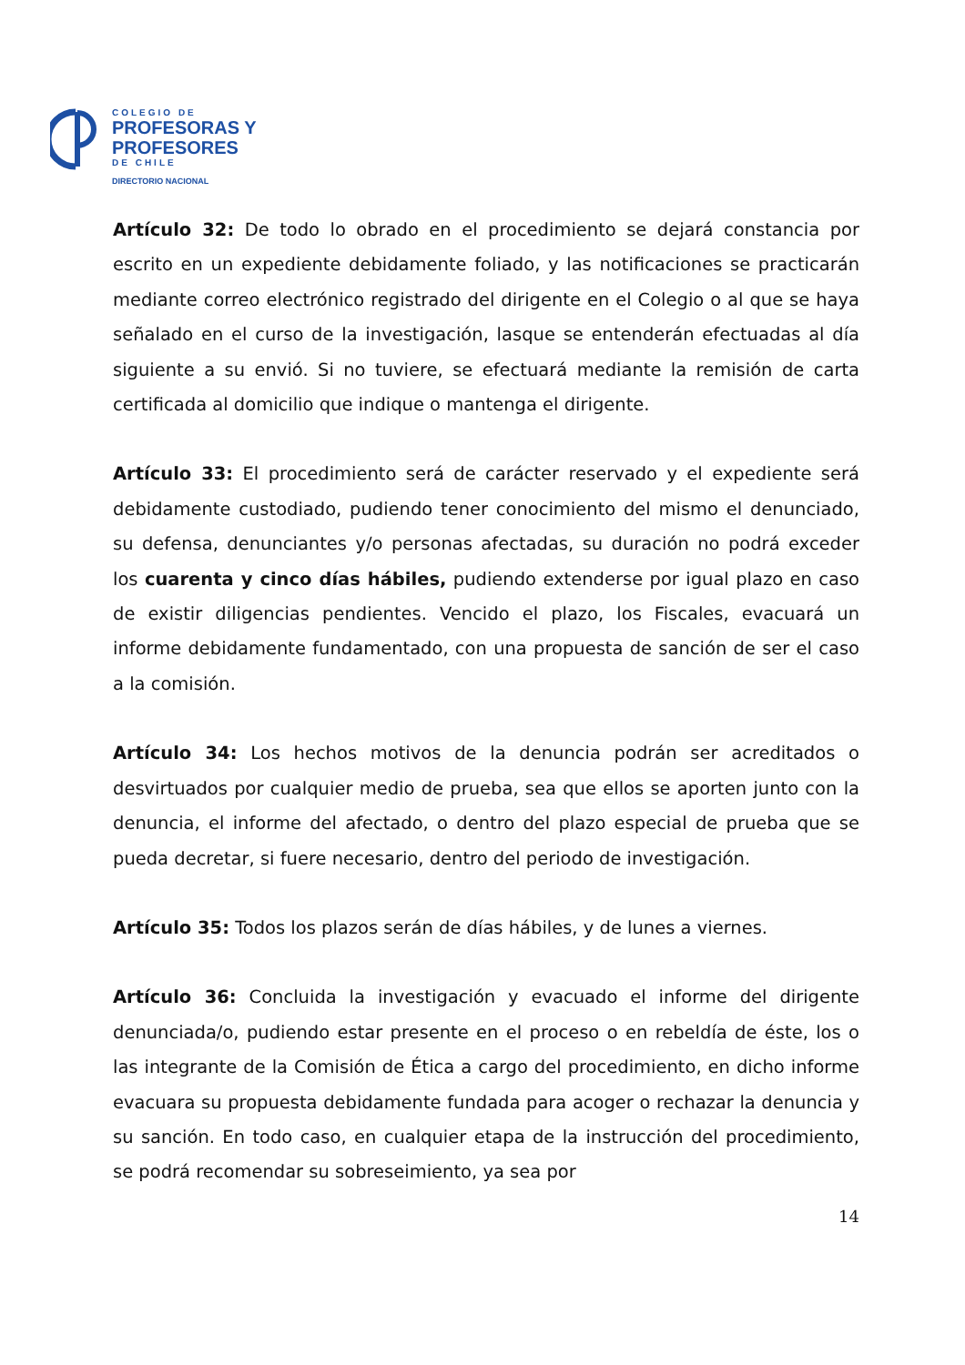COLEGIO DE
PROFESORAS Y
PROFESORES
DE CHILE
DIRECTORIO NACIONAL
Artículo 32: De todo lo obrado en el procedimiento se dejará constancia por escrito en un expediente debidamente foliado, y las notificaciones se practicarán mediante correo electrónico registrado del dirigente en el Colegio o al que se haya señalado en el curso de la investigación, lasque se entenderán efectuadas al día siguiente a su envió. Si no tuviere, se efectuará mediante la remisión de carta certificada al domicilio que indique o mantenga el dirigente.
Artículo 33: El procedimiento será de carácter reservado y el expediente será debidamente custodiado, pudiendo tener conocimiento del mismo el denunciado, su defensa, denunciantes y/o personas afectadas, su duración no podrá exceder los cuarenta y cinco días hábiles, pudiendo extenderse por igual plazo en caso de existir diligencias pendientes. Vencido el plazo, los Fiscales, evacuará un informe debidamente fundamentado, con una propuesta de sanción de ser el caso a la comisión.
Artículo 34: Los hechos motivos de la denuncia podrán ser acreditados o desvirtuados por cualquier medio de prueba, sea que ellos se aporten junto con la denuncia, el informe del afectado, o dentro del plazo especial de prueba que se pueda decretar, si fuere necesario, dentro del periodo de investigación.
Artículo 35: Todos los plazos serán de días hábiles, y de lunes a viernes.
Artículo 36: Concluida la investigación y evacuado el informe del dirigente denunciada/o, pudiendo estar presente en el proceso o en rebeldía de éste, los o las integrante de la Comisión de Ética a cargo del procedimiento, en dicho informe evacuara su propuesta debidamente fundada para acoger o rechazar la denuncia y su sanción. En todo caso, en cualquier etapa de la instrucción del procedimiento, se podrá recomendar su sobreseimiento, ya sea por
14